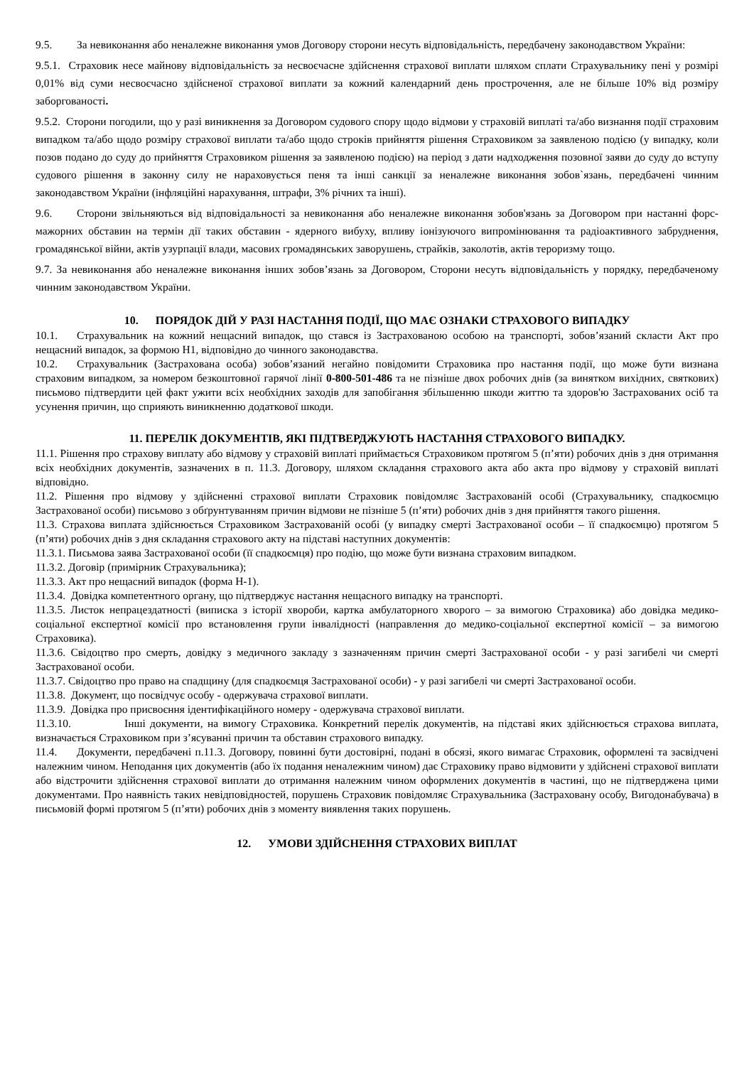9.5. За невиконання або неналежне виконання умов Договору сторони несуть відповідальність, передбачену законодавством України:
9.5.1. Страховик несе майнову відповідальність за несвоєчасне здійснення страхової виплати шляхом сплати Страхувальнику пені у розмірі 0,01% від суми несвоєчасно здійсненої страхової виплати за кожний календарний день прострочення, але не більше 10% від розміру заборгованості.
9.5.2. Сторони погодили, що у разі виникнення за Договором судового спору щодо відмови у страховій виплаті та/або визнання події страховим випадком та/або щодо розміру страхової виплати та/або щодо строків прийняття рішення Страховиком за заявленою подією (у випадку, коли позов подано до суду до прийняття Страховиком рішення за заявленою подією) на період з дати надходження позовної заяви до суду до вступу судового рішення в законну силу не нараховується пеня та інші санкції за неналежне виконання зобов`язань, передбачені чинним законодавством України (інфляційні нарахування, штрафи, 3% річних та інші).
9.6. Сторони звільняються від відповідальності за невиконання або неналежне виконання зобов'язань за Договором при настанні форс-мажорних обставин на термін дії таких обставин - ядерного вибуху, впливу іонізуючого випромінювання та радіоактивного забруднення, громадянської війни, актів узурпації влади, масових громадянських заворушень, страйків, заколотів, актів тероризму тощо.
9.7. За невиконання або неналежне виконання інших зобов’язань за Договором, Сторони несуть відповідальність у порядку, передбаченому чинним законодавством України.
10. ПОРЯДОК ДІЙ У РАЗІ НАСТАННЯ ПОДІЇ, ЩО МАЄ ОЗНАКИ СТРАХОВОГО ВИПАДКУ
10.1. Страхувальник на кожний нещасний випадок, що стався із Застрахованою особою на транспорті, зобов’язаний скласти Акт про нещасний випадок, за формою Н1, відповідно до чинного законодавства.
10.2. Страхувальник (Застрахована особа) зобов’язаний негайно повідомити Страховика про настання події, що може бути визнана страховим випадком, за номером безкоштовної гарячої лінії 0-800-501-486 та не пізніше двох робочих днів (за винятком вихідних, святкових) письмово підтвердити цей факт ужити всіх необхідних заходів для запобігання збільшенню шкоди життю та здоров'ю Застрахованих осіб та усунення причин, що сприяють виникненню додаткової шкоди.
11. ПЕРЕЛІК ДОКУМЕНТІВ, ЯКІ ПІДТВЕРДЖУЮТЬ НАСТАННЯ СТРАХОВОГО ВИПАДКУ.
11.1. Рішення про страхову виплату або відмову у страховій виплаті приймається Страховиком протягом 5 (п’яти) робочих днів з дня отримання всіх необхідних документів, зазначених в п. 11.3. Договору, шляхом складання страхового акта або акта про відмову у страховій виплаті відповідно.
11.2. Рішення про відмову у здійсненні страхової виплати Страховик повідомляє Застрахованій особі (Страхувальнику, спадкоємцю Застрахованої особи) письмово з обґрунтуванням причин відмови не пізніше 5 (п’яти) робочих днів з дня прийняття такого рішення.
11.3. Страхова виплата здійснюється Страховиком Застрахованій особі (у випадку смерті Застрахованої особи – її спадкоємцю) протягом 5 (п’яти) робочих днів з дня складання страхового акту на підставі наступних документів:
11.3.1. Письмова заява Застрахованої особи (її спадкоємця) про подію, що може бути визнана страховим випадком.
11.3.2. Договір (примірник Страхувальника);
11.3.3. Акт про нещасний випадок (форма Н-1).
11.3.4. Довідка компетентного органу, що підтверджує настання нещасного випадку на транспорті.
11.3.5. Листок непрацездатності (виписка з історії хвороби, картка амбулаторного хворого – за вимогою Страховика) або довідка медико-соціальної експертної комісії про встановлення групи інвалідності (направлення до медико-соціальної експертної комісії – за вимогою Страховика).
11.3.6. Свідоцтво про смерть, довідку з медичного закладу з зазначенням причин смерті Застрахованої особи - у разі загибелі чи смерті Застрахованої особи.
11.3.7. Свідоцтво про право на спадщину (для спадкоємця Застрахованої особи) - у разі загибелі чи смерті Застрахованої особи.
11.3.8. Документ, що посвідчує особу - одержувача страхової виплати.
11.3.9. Довідка про присвоєння ідентифікаційного номеру - одержувача страхової виплати.
11.3.10. Інші документи, на вимогу Страховика. Конкретний перелік документів, на підставі яких здійснюється страхова виплата, визначається Страховиком при з’ясуванні причин та обставин страхового випадку.
11.4. Документи, передбачені п.11.3. Договору, повинні бути достовірні, подані в обсязі, якого вимагає Страховик, оформлені та засвідчені належним чином. Неподання цих документів (або їх подання неналежним чином) дає Страховику право відмовити у здійснені страхової виплати або відстрочити здійснення страхової виплати до отримання належним чином оформлених документів в частині, що не підтверджена цими документами. Про наявність таких невідповідностей, порушень Страховик повідомляє Страхувальника (Застраховану особу, Вигодонабувача) в письмовій формі протягом 5 (п’яти) робочих днів з моменту виявлення таких порушень.
12. УМОВИ ЗДІЙСНЕННЯ СТРАХОВИХ ВИПЛАТ